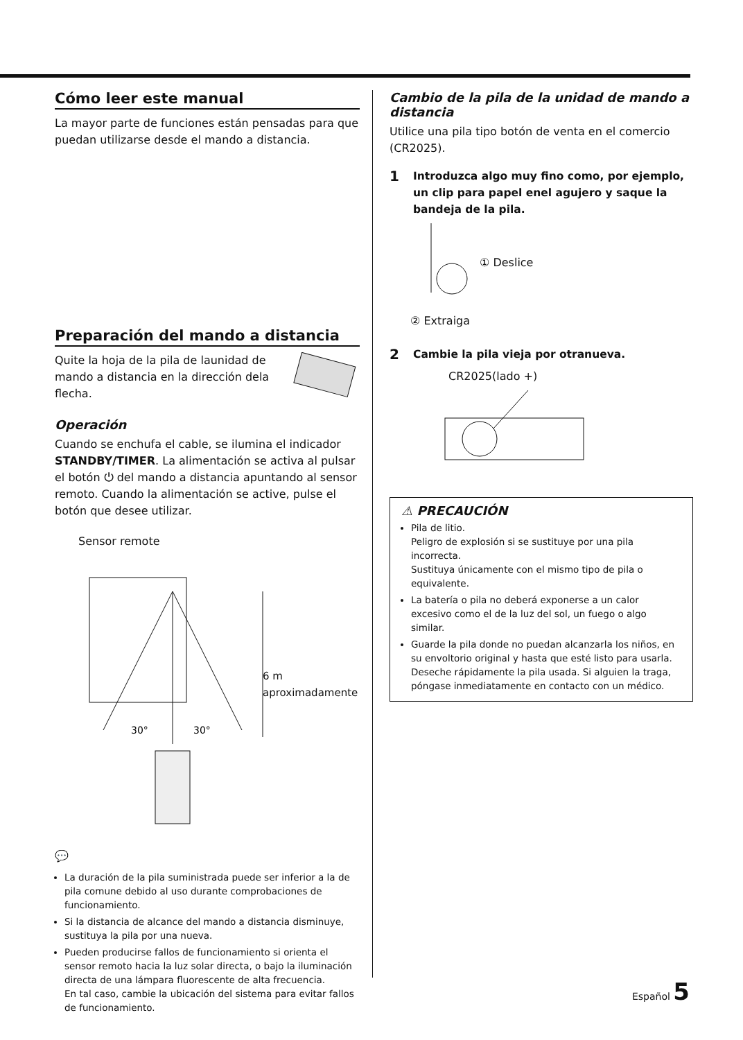Cómo leer este manual
La mayor parte de funciones están pensadas para que puedan utilizarse desde el mando a distancia.
Preparación del mando a distancia
Quite la hoja de la pila de launidad de mando a distancia en la dirección dela flecha.
Operación
Cuando se enchufa el cable, se ilumina el indicador STANDBY/TIMER. La alimentación se activa al pulsar el botón ⏻ del mando a distancia apuntando al sensor remoto. Cuando la alimentación se active, pulse el botón que desee utilizar.
Sensor remote
30°
30°
6 m
aproximadamente
💬
La duración de la pila suministrada puede ser inferior a la de pila comune debido al uso durante comprobaciones de funcionamiento.
Si la distancia de alcance del mando a distancia disminuye, sustituya la pila por una nueva.
Pueden producirse fallos de funcionamiento si orienta el sensor remoto hacia la luz solar directa, o bajo la iluminación directa de una lámpara fluorescente de alta frecuencia.
En tal caso, cambie la ubicación del sistema para evitar fallos de funcionamiento.
Cambio de la pila de la unidad de mando a distancia
Utilice una pila tipo botón de venta en el comercio (CR2025).
1
Introduzca algo muy fino como, por ejemplo, un clip para papel enel agujero y saque la bandeja de la pila.
① Deslice
② Extraiga
2
Cambie la pila vieja por otranueva.
CR2025(lado +)
⚠ PRECAUCIÓN
Pila de litio.
Peligro de explosión si se sustituye por una pila incorrecta.
Sustituya únicamente con el mismo tipo de pila o equivalente.
La batería o pila no deberá exponerse a un calor excesivo como el de la luz del sol, un fuego o algo similar.
Guarde la pila donde no puedan alcanzarla los niños, en su envoltorio original y hasta que esté listo para usarla. Deseche rápidamente la pila usada. Si alguien la traga, póngase inmediatamente en contacto con un médico.
Español 5